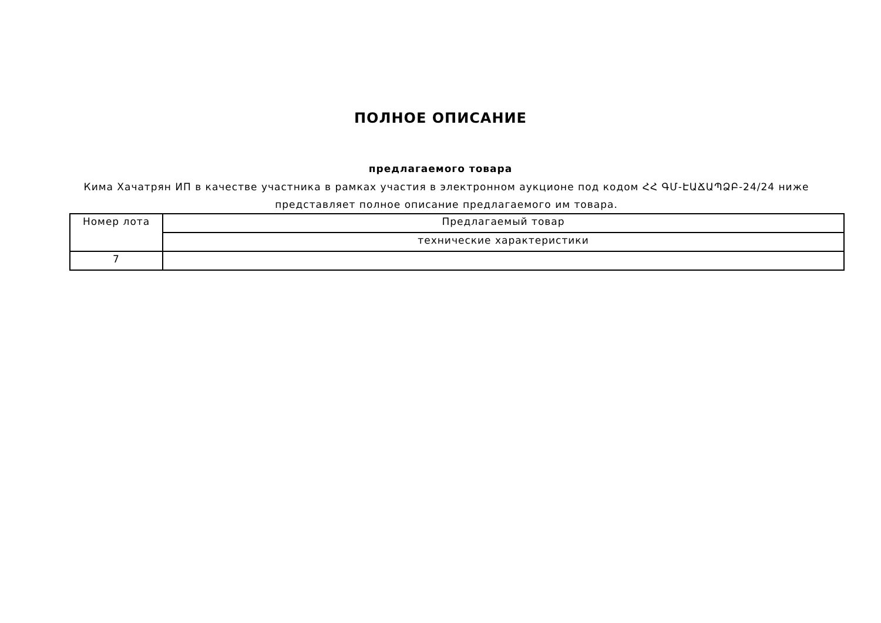ПОЛНОЕ ОПИСАНИЕ
предлагаемого товара
Кима Хачатрян ИП в качестве участника в рамках участия в электронном аукционе под кодом ՀՀ ԳՄ-ԷԱՃԱՊՁԲ-24/24 ниже представляет полное описание предлагаемого им товара.
| Номер лота | Предлагаемый товар |
| | технические характеристики |
| 7 | |